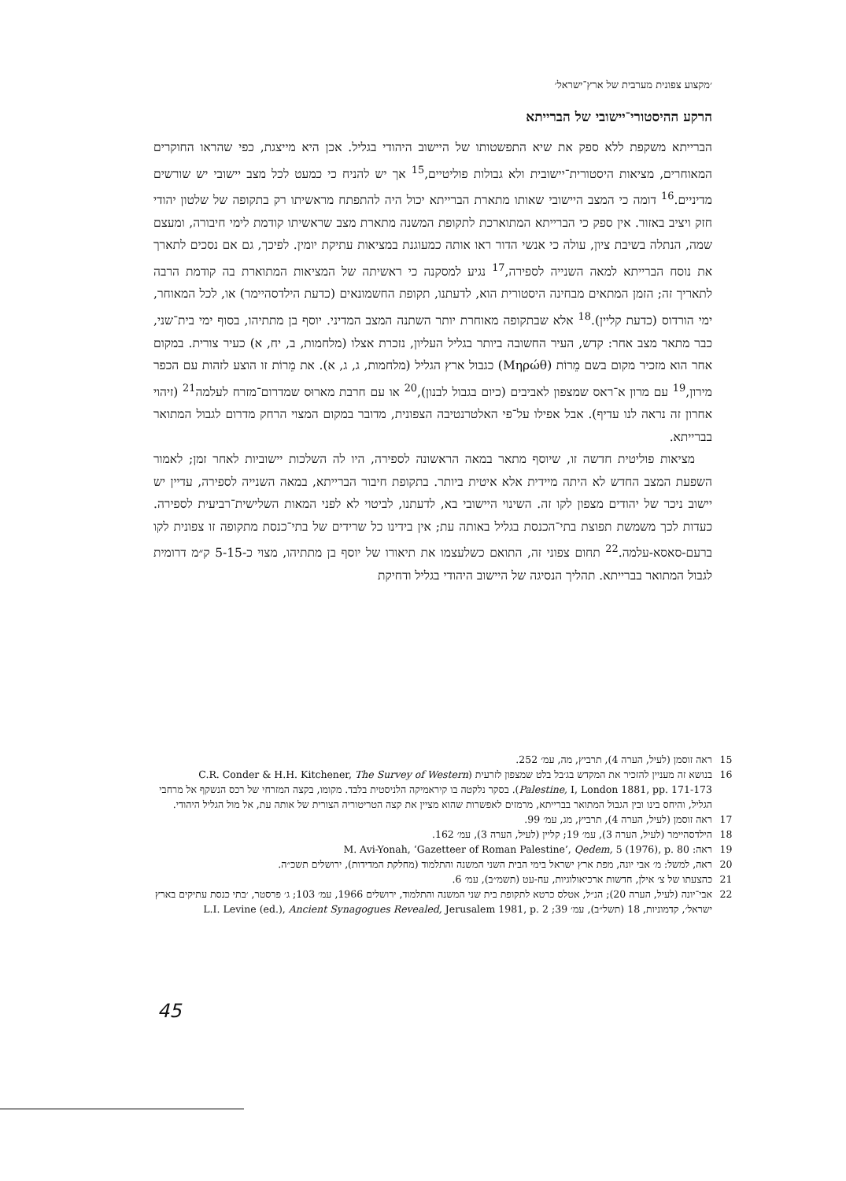׳מקצוע צפונית מערבית של ארץ־ישראל׳
הרקע ההיסטורי־יישובי של הברייתא
הברייתא משקפת ללא ספק את שיא התפשטותו של היישוב היהודי בגליל. אכן היא מייצגת, כפי שהראו החוקרים המאוחרים, מציאות היסטורית־יישובית ולא גבולות פוליטיים,<sup>15</sup> אך יש להניח כי כמעט לכל מצב יישובי יש שורשים מדיניים.<sup>16</sup> דומה כי המצב היישובי שאותו מתארת הברייתא יכול היה להתפתח מראשיתו רק בתקופה של שלטון יהודי חזק ויציב באזור. אין ספק כי הברייתא המתוארכת לתקופת המשנה מתארת מצב שראשיתו קודמת לימי חיבורה, ומעצם שמה, הנתלה בשיבת ציון, עולה כי אנשי הדור ראו אותה כמעוגנת במציאות עתיקת יומין. לפיכך, גם אם נסכים לתארך את נוסח הברייתא למאה השנייה לספירה,<sup>17</sup> נגיע למסקנה כי ראשיתה של המציאות המתוארת בה קודמת הרבה לתאריך זה; הזמן המתאים מבחינה היסטורית הוא, לדעתנו, תקופת החשמונאים (כדעת הילדסהיימר) או, לכל המאוחר, ימי הורדוס (כדעת קליין).<sup>18</sup> אלא שבתקופה מאוחרת יותר השתנה המצב המדיני. יוסף בן מתתיהו, בסוף ימי בית־שני, כבר מתאר מצב אחר: קדש, העיר החשובה ביותר בגליל העליון, נזכרת אצלו (מלחמות, ב, יח, א) כעיר צורית. במקום אחר הוא מזכיר מקום בשם מֵרוֹת (Μηρώθ) כגבול ארץ הגליל (מלחמות, ג, ג, א). את מֵרוֹת זו הוצע לזהות עם הכפר מירון,<sup>19</sup> עם מרון א־ראס שמצפון לאביבים (כיום בגבול לבנון),<sup>20</sup> או עם חרבת מארוּס שמדרום־מזרח לעלמה<sup>21</sup> (זיהוי אחרון זה נראה לנו עדיף). אבל אפילו על־פי האלטרנטיבה הצפונית, מדובר במקום המצוי הרחק מדרום לגבול המתואר בברייתא.
מציאות פוליטית חדשה זו, שיוסף מתאר במאה הראשונה לספירה, היו לה השלכות יישוביות לאחר זמן; לאמור השפעת המצב החדש לא היתה מיידית אלא איטית ביותר. בתקופת חיבור הברייתא, במאה השנייה לספירה, עדיין יש יישוב ניכר של יהודים מצפון לקו זה. השינוי היישובי בא, לדעתנו, לביטוי לא לפני המאות השלישית־רביעית לספירה. כעדות לכך משמשת תפוצת בתי־הכנסת בגליל באותה עת; אין בידינו כל שרידים של בתי־כנסת מתקופה זו צפונית לקו ברעם-סאסא-עלמה.<sup>22</sup> תחום צפוני זה, התואם כשלעצמו את תיאורו של יוסף בן מתתיהו, מצוי כ-5-15 ק״מ דרומית לגבול המתואר בברייתא. תהליך הנסיגה של היישוב היהודי בגליל ודחיקת
15 ראה זוסמן (לעיל, הערה 4), תרביץ, מה, עמ׳ 252.
16 בנושא זה מעניין להזכיר את המקדש בג׳בל בלט שמצפון לזרעית (C.R. Conder & H.H. Kitchener, The Survey of Western Palestine, I, London 1881, pp. 171-173). בסקר נלקטה בו קיראמיקה הלניסטית בלבד. מקומו, בקצה המזרחי של רכס הנשקף אל מרחבי הגליל, והיחס בינו ובין הגבול המתואר בברייתא, מרמזים לאפשרות שהוא מציין את קצה הטריטוריה הצורית של אותה עת, אל מול הגליל היהודי.
17 ראה זוסמן (לעיל, הערה 4), תרביץ, מג, עמ׳ 99.
18 הילדסהיימר (לעיל, הערה 3), עמ׳ 19; קליין (לעיל, הערה 3), עמ׳ 162.
19 ראה: M. Avi-Yonah, ‘Gazetteer of Roman Palestine’, Qedem, 5 (1976), p. 80
20 ראה, למשל: מ׳ אבי יונה, מפת ארץ ישראל בימי הבית השני המשנה והתלמוד (מחלקת המדידות), ירושלים תשכ״ה.
21 כהצעתו של צ׳ אילן, חדשות ארכיאולוגיות, עח-עט (תשמ״ב), עמ׳ 6.
22 אבי־יונה (לעיל, הערה 20); הנ״ל, אטלס כרטא לתקופת בית שני המשנה והתלמוד, ירושלים 1966, עמ׳ 103; ג׳ פרסטר, ׳בתי כנסת עתיקים בארץ ישראל׳, קדמוניות, 18 (תשל״ב), עמ׳ 39; L.I. Levine (ed.), Ancient Synagogues Revealed, Jerusalem 1981, p. 2
45